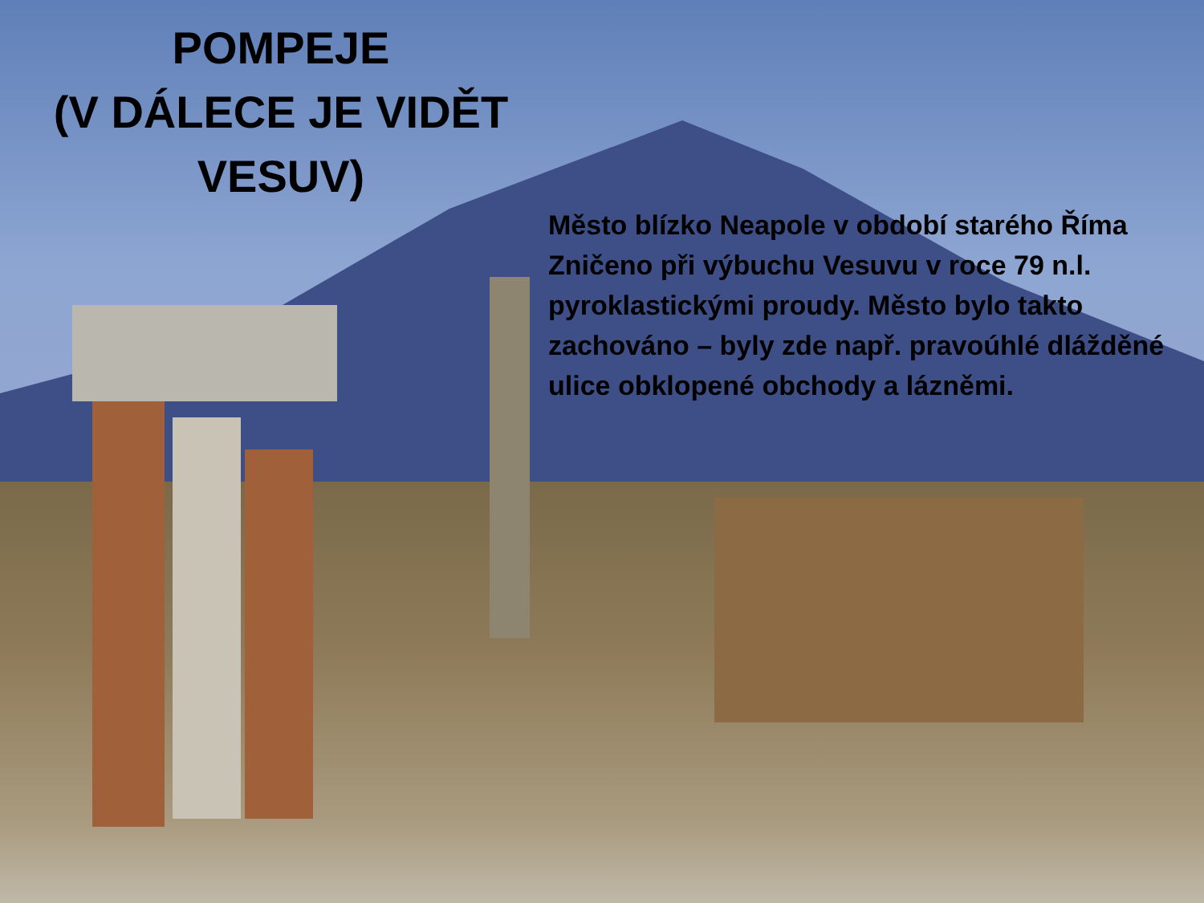POMPEJE
(V DÁLECE JE VIDĚT VESUV)
Město blízko Neapole v období starého Říma Zničeno při výbuchu Vesuvu v roce 79 n.l. pyroklastickými proudy. Město bylo takto zachováno – byly zde např. pravoúhlé dlážděné ulice obklopené obchody a lázněmi.